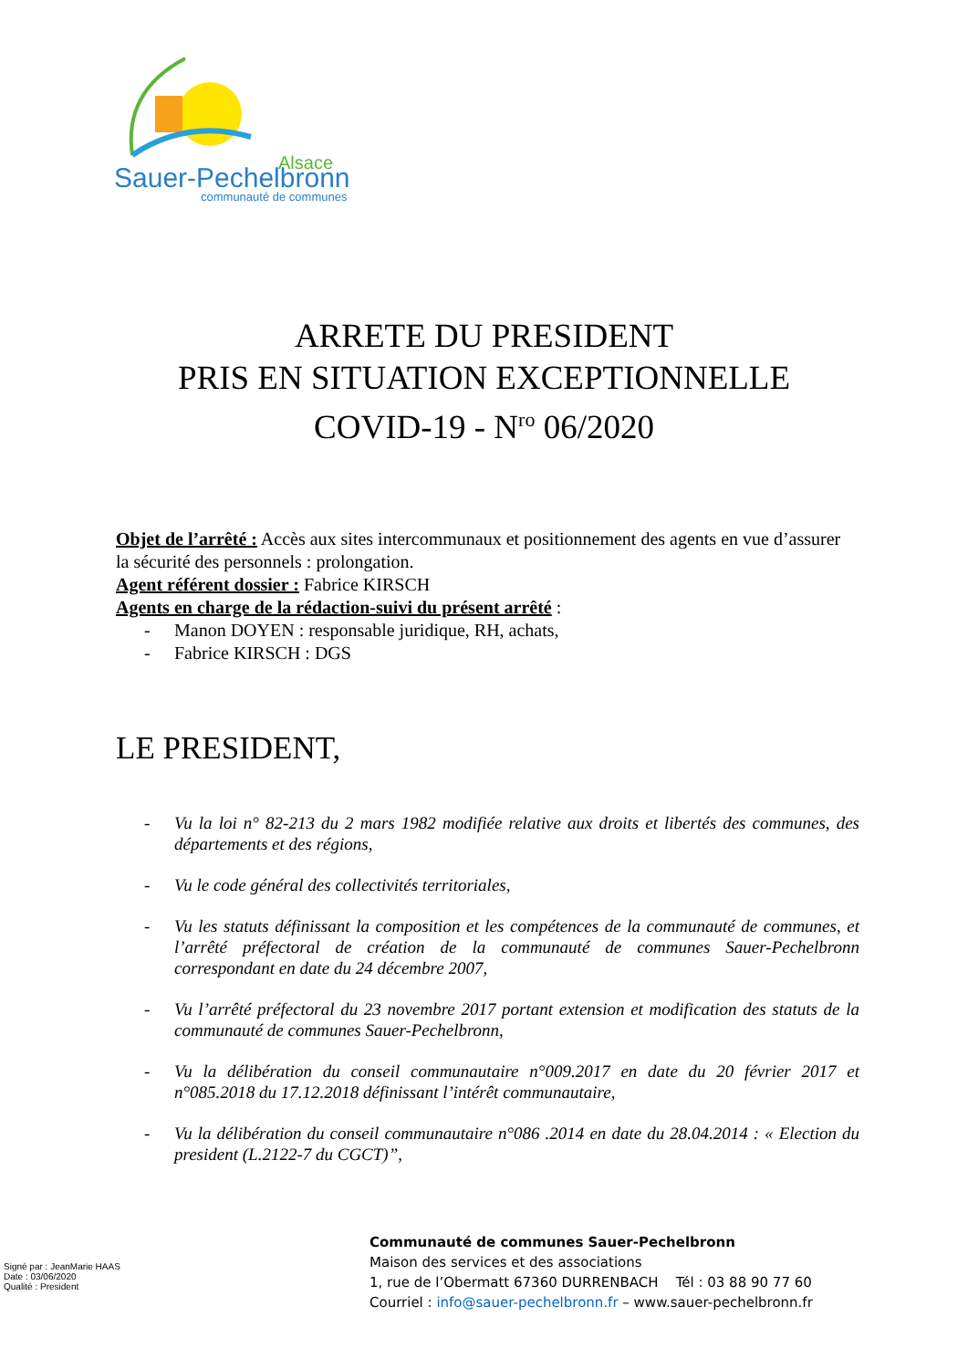Alsace
Sauer-Pechelbronn
communauté de communes
ARRETE DU PRESIDENT
PRIS EN SITUATION EXCEPTIONNELLE
COVID-19 - N<sup>ro</sup> 06/2020
Objet de l’arrêté : Accès aux sites intercommunaux et positionnement des agents en vue d’assurer la sécurité des personnels : prolongation.
Agent référent dossier : Fabrice KIRSCH
Agents en charge de la rédaction-suivi du présent arrêté :
- Manon DOYEN : responsable juridique, RH, achats,
- Fabrice KIRSCH : DGS
LE PRESIDENT,
- Vu la loi n° 82-213 du 2 mars 1982 modifiée relative aux droits et libertés des communes, des départements et des régions,
- Vu le code général des collectivités territoriales,
- Vu les statuts définissant la composition et les compétences de la communauté de communes, et l’arrêté préfectoral de création de la communauté de communes Sauer-Pechelbronn correspondant en date du 24 décembre 2007,
- Vu l’arrêté préfectoral du 23 novembre 2017 portant extension et modification des statuts de la communauté de communes Sauer-Pechelbronn,
- Vu la délibération du conseil communautaire n°009.2017 en date du 20 février 2017 et n°085.2018 du 17.12.2018 définissant l’intérêt communautaire,
- Vu la délibération du conseil communautaire n°086 .2014 en date du 28.04.2014 : « Election du president (L.2122-7 du CGCT)”,
Signé par : JeanMarie HAAS
Date : 03/06/2020
Qualité : President
Communauté de communes Sauer-Pechelbronn
Maison des services et des associations
1, rue de l’Obermatt 67360 DURRENBACH Tél : 03 88 90 77 60
Courriel : info@sauer-pechelbronn.fr – www.sauer-pechelbronn.fr